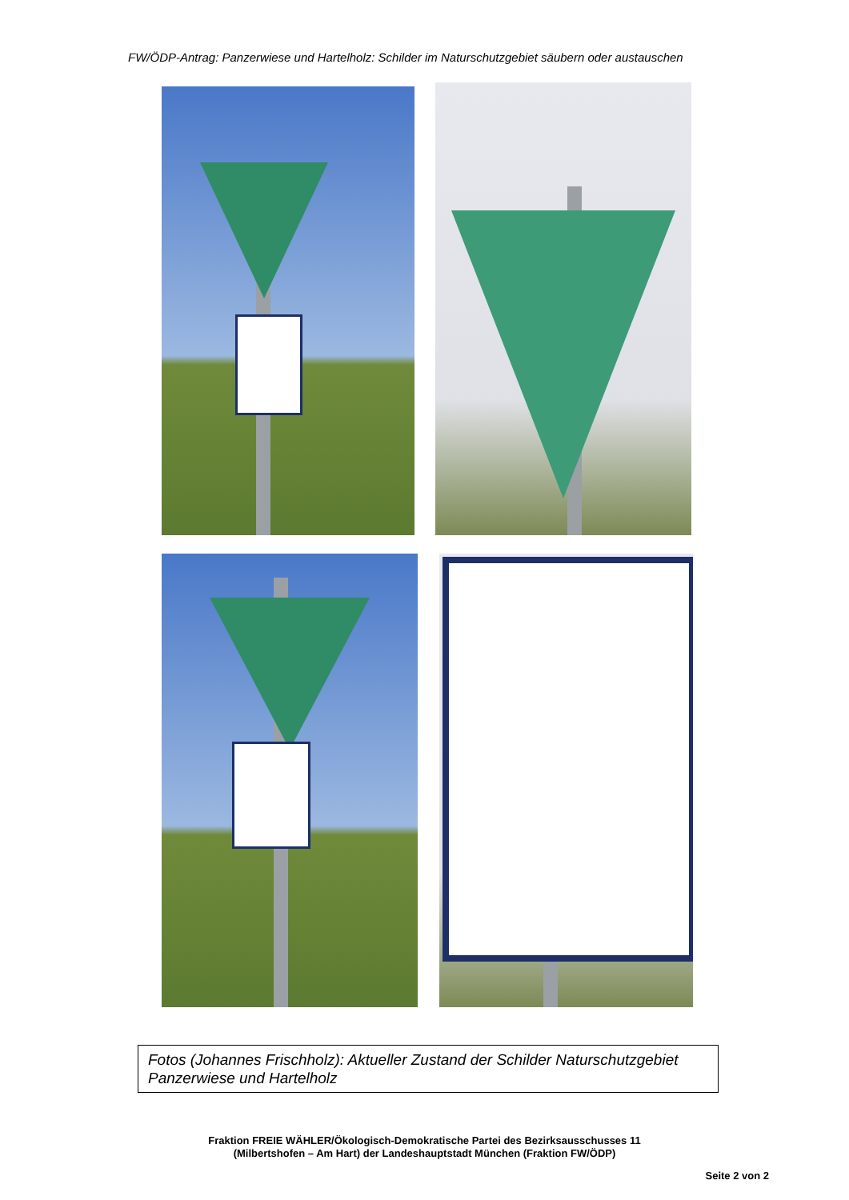FW/ÖDP-Antrag: Panzerwiese und Hartelholz: Schilder im Naturschutzgebiet säubern oder austauschen
Fotos (Johannes Frischholz): Aktueller Zustand der Schilder Naturschutzgebiet Panzerwiese und Hartelholz
Fraktion FREIE WÄHLER/Ökologisch-Demokratische Partei des Bezirksausschusses 11
(Milbertshofen – Am Hart) der Landeshauptstadt München (Fraktion FW/ÖDP)
Seite 2 von 2